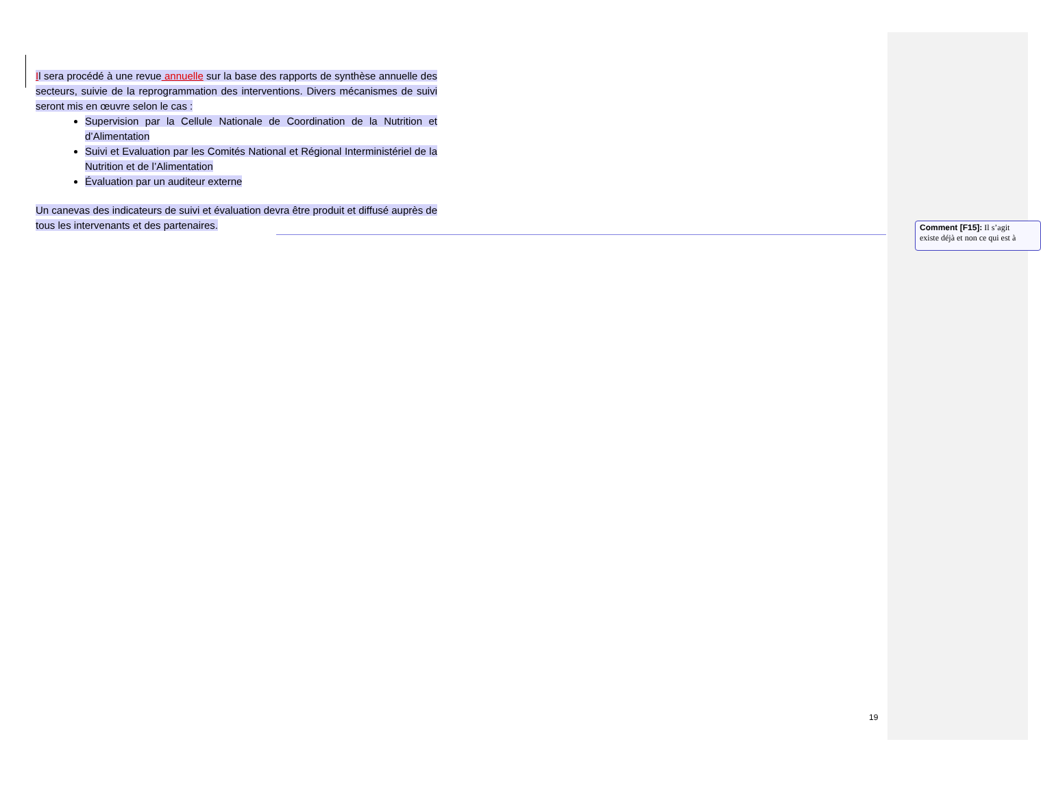Il sera procédé à une revue annuelle sur la base des rapports de synthèse annuelle des secteurs, suivie de la reprogrammation des interventions. Divers mécanismes de suivi seront mis en œuvre selon le cas :
Supervision par la Cellule Nationale de Coordination de la Nutrition et d’Alimentation
Suivi et Evaluation par les Comités National et Régional Interministériel de la Nutrition et de l’Alimentation
Évaluation par un auditeur externe
Un canevas des indicateurs de suivi et évaluation devra être produit et diffusé auprès de tous les intervenants et des partenaires.
Comment [F15]: Il s’agit
existe déjà et non ce qui est à
19